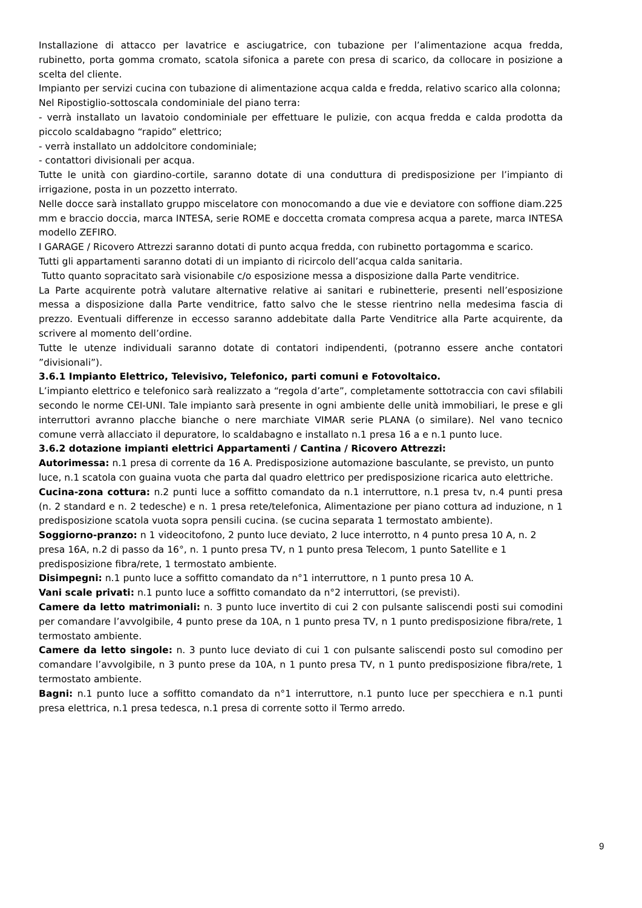Installazione di attacco per lavatrice e asciugatrice, con tubazione per l’alimentazione acqua fredda, rubinetto, porta gomma cromato, scatola sifonica a parete con presa di scarico, da collocare in posizione a scelta del cliente.
Impianto per servizi cucina con tubazione di alimentazione acqua calda e fredda, relativo scarico alla colonna;
Nel Ripostiglio-sottoscala condominiale del piano terra:
- verrà installato un lavatoio condominiale per effettuare le pulizie, con acqua fredda e calda prodotta da piccolo scaldabagno “rapido” elettrico;
- verrà installato un addolcitore condominiale;
- contattori divisionali per acqua.
Tutte le unità con giardino-cortile, saranno dotate di una conduttura di predisposizione per l’impianto di irrigazione, posta in un pozzetto interrato.
Nelle docce sarà installato gruppo miscelatore con monocomando a due vie e deviatore con soffione diam.225 mm e braccio doccia, marca INTESA, serie ROME e doccetta cromata compresa acqua a parete, marca INTESA modello ZEFIRO.
I GARAGE / Ricovero Attrezzi saranno dotati di punto acqua fredda, con rubinetto portagomma e scarico.
Tutti gli appartamenti saranno dotati di un impianto di ricircolo dell’acqua calda sanitaria.
Tutto quanto sopracitato sarà visionabile c/o esposizione messa a disposizione dalla Parte venditrice.
La Parte acquirente potrà valutare alternative relative ai sanitari e rubinetterie, presenti nell’esposizione messa a disposizione dalla Parte venditrice, fatto salvo che le stesse rientrino nella medesima fascia di prezzo. Eventuali differenze in eccesso saranno addebitate dalla Parte Venditrice alla Parte acquirente, da scrivere al momento dell’ordine.
Tutte le utenze individuali saranno dotate di contatori indipendenti, (potranno essere anche contatori ”divisionali”).
3.6.1 Impianto Elettrico, Televisivo, Telefonico, parti comuni e Fotovoltaico.
L’impianto elettrico e telefonico sarà realizzato a “regola d’arte”, completamente sottotraccia con cavi sfilabili secondo le norme CEI-UNI. Tale impianto sarà presente in ogni ambiente delle unità immobiliari, le prese e gli interruttori avranno placche bianche o nere marchiate VIMAR serie PLANA (o similare). Nel vano tecnico comune verrà allacciato il depuratore, lo scaldabagno e installato n.1 presa 16 a e n.1 punto luce.
3.6.2 dotazione impianti elettrici Appartamenti / Cantina / Ricovero Attrezzi:
Autorimessa: n.1 presa di corrente da 16 A. Predisposizione automazione basculante, se previsto, un punto luce, n.1 scatola con guaina vuota che parta dal quadro elettrico per predisposizione ricarica auto elettriche.
Cucina-zona cottura: n.2 punti luce a soffitto comandato da n.1 interruttore, n.1 presa tv, n.4 punti presa (n. 2 standard e n. 2 tedesche) e n. 1 presa rete/telefonica, Alimentazione per piano cottura ad induzione, n 1 predisposizione scatola vuota sopra pensili cucina. (se cucina separata 1 termostato ambiente).
Soggiorno-pranzo: n 1 videocitofono, 2 punto luce deviato, 2 luce interrotto, n 4 punto presa 10 A, n. 2 presa 16A, n.2 di passo da 16°, n. 1 punto presa TV, n 1 punto presa Telecom, 1 punto Satellite e 1 predisposizione fibra/rete, 1 termostato ambiente.
Disimpegni: n.1 punto luce a soffitto comandato da n°1 interruttore, n 1 punto presa 10 A.
Vani scale privati: n.1 punto luce a soffitto comandato da n°2 interruttori, (se previsti).
Camere da letto matrimoniali: n. 3 punto luce invertito di cui 2 con pulsante saliscendi posti sui comodini per comandare l’avvolgibile, 4 punto prese da 10A, n 1 punto presa TV, n 1 punto predisposizione fibra/rete, 1 termostato ambiente.
Camere da letto singole: n. 3 punto luce deviato di cui 1 con pulsante saliscendi posto sul comodino per comandare l’avvolgibile, n 3 punto prese da 10A, n 1 punto presa TV, n 1 punto predisposizione fibra/rete, 1 termostato ambiente.
Bagni: n.1 punto luce a soffitto comandato da n°1 interruttore, n.1 punto luce per specchiera e n.1 punti presa elettrica, n.1 presa tedesca, n.1 presa di corrente sotto il Termo arredo.
9